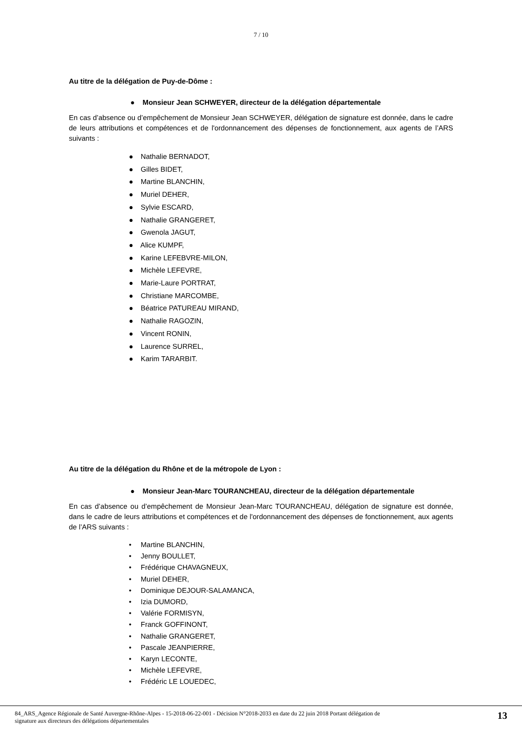7 / 10
Au titre de la délégation de Puy-de-Dôme :
● Monsieur Jean SCHWEYER, directeur de la délégation départementale
En cas d’absence ou d’empêchement de Monsieur Jean SCHWEYER, délégation de signature est donnée, dans le cadre de leurs attributions et compétences et de l'ordonnancement des dépenses de fonctionnement, aux agents de l’ARS suivants :
● Nathalie BERNADOT,
● Gilles BIDET,
● Martine BLANCHIN,
● Muriel DEHER,
● Sylvie ESCARD,
● Nathalie GRANGERET,
● Gwenola JAGUT,
● Alice KUMPF,
● Karine LEFEBVRE-MILON,
● Michèle LEFEVRE,
● Marie-Laure PORTRAT,
● Christiane MARCOMBE,
● Béatrice PATUREAU MIRAND,
● Nathalie RAGOZIN,
● Vincent RONIN,
● Laurence SURREL,
● Karim TARARBIT.
Au titre de la délégation du Rhône et de la métropole de Lyon :
● Monsieur Jean-Marc TOURANCHEAU, directeur de la délégation départementale
En cas d’absence ou d’empêchement de Monsieur Jean-Marc TOURANCHEAU, délégation de signature est donnée, dans le cadre de leurs attributions et compétences et de l'ordonnancement des dépenses de fonctionnement, aux agents de l’ARS suivants :
• Martine BLANCHIN,
• Jenny BOULLET,
• Frédérique CHAVAGNEUX,
• Muriel DEHER,
• Dominique DEJOUR-SALAMANCA,
• Izia DUMORD,
• Valérie FORMISYN,
• Franck GOFFINONT,
• Nathalie GRANGERET,
• Pascale JEANPIERRE,
• Karyn LECONTE,
• Michèle LEFEVRE,
• Frédéric LE LOUEDEC,
84_ARS_Agence Régionale de Santé Auvergne-Rhône-Alpes - 15-2018-06-22-001 - Décision N°2018-2033 en date du 22 juin 2018 Portant délégation de
signature aux directeurs des délégations départementales
13